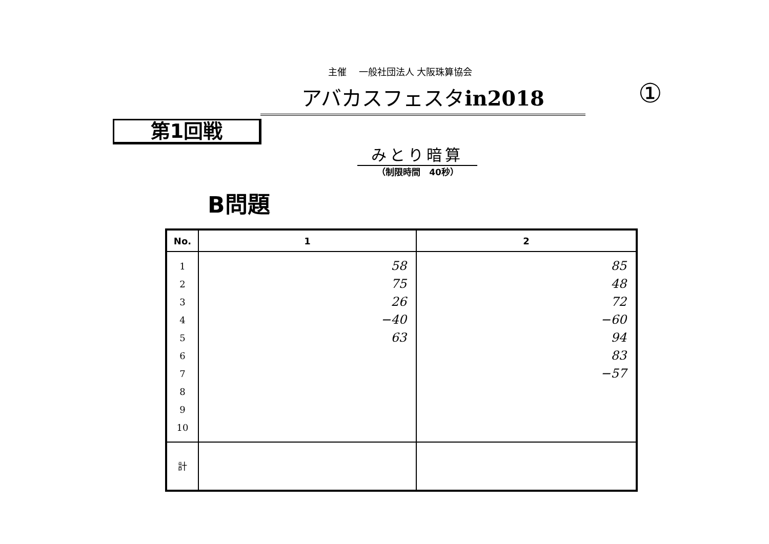主催　 一般社団法人 大阪珠算協会
アバカスフェスタin2018 ①
第1回戦
みとり暗算
（制限時間　40秒）
B問題
| No. | 1 | 2 |
| --- | --- | --- |
| 1 2 3 4 5 6 7 8 9 10 | 58 75 26 −40 63 | 85 48 72 −60 94 83 −57 |
| 計 | | |